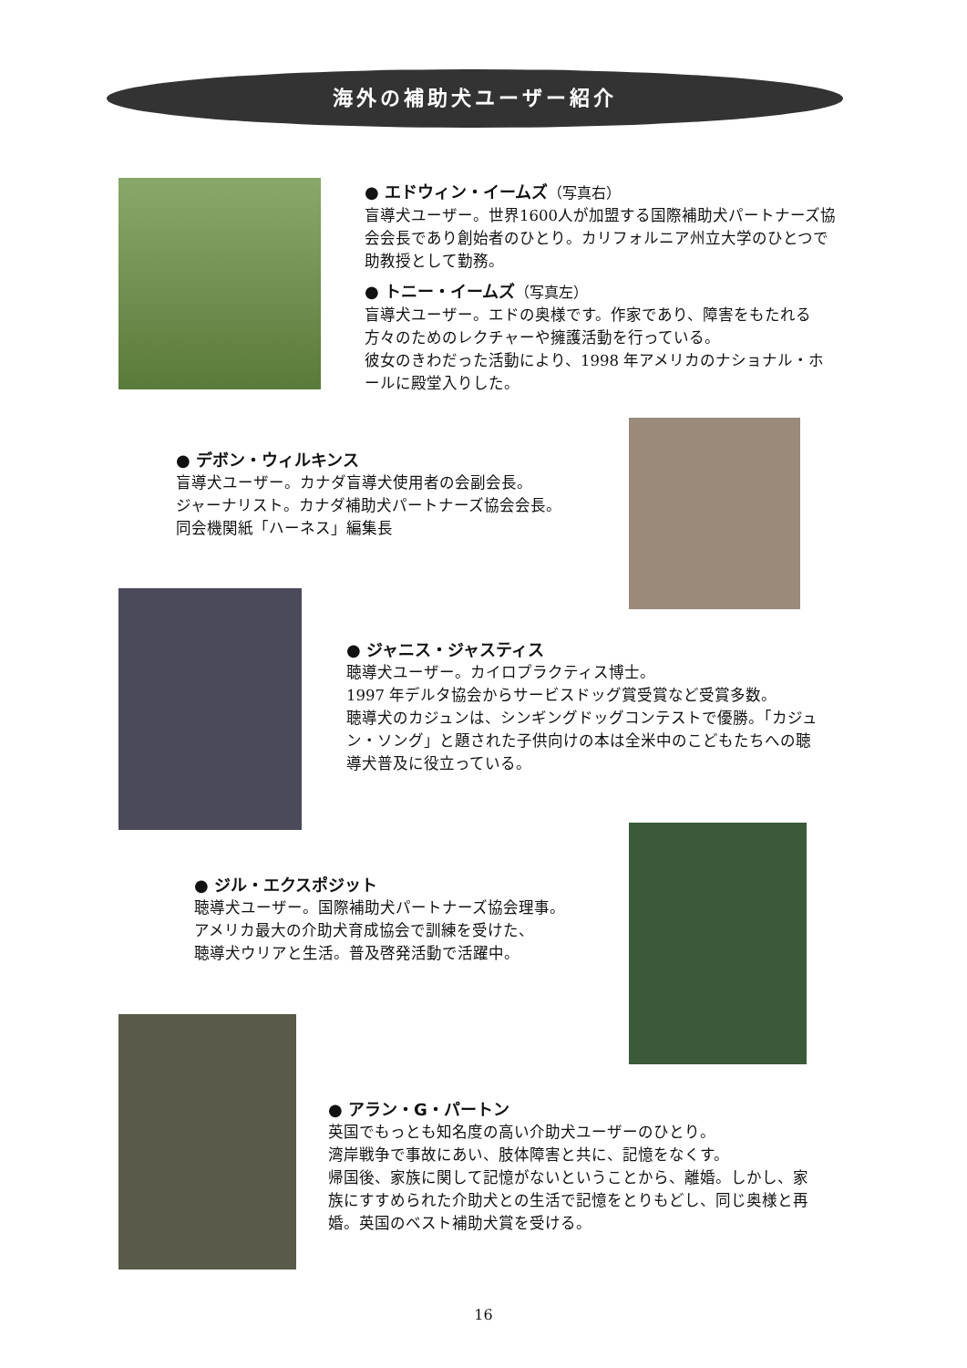海外の補助犬ユーザー紹介
● エドウィン・イームズ（写真右）
盲導犬ユーザー。世界1600人が加盟する国際補助犬パートナーズ協会会長であり創始者のひとり。カリフォルニア州立大学のひとつで助教授として勤務。
● トニー・イームズ（写真左）
盲導犬ユーザー。エドの奥様です。作家であり、障害をもたれる方々のためのレクチャーや擁護活動を行っている。
彼女のきわだった活動により、1998 年アメリカのナショナル・ホールに殿堂入りした。
● デボン・ウィルキンス
盲導犬ユーザー。カナダ盲導犬使用者の会副会長。
ジャーナリスト。カナダ補助犬パートナーズ協会会長。
同会機関紙「ハーネス」編集長
● ジャニス・ジャスティス
聴導犬ユーザー。カイロプラクティス博士。
1997 年デルタ協会からサービスドッグ賞受賞など受賞多数。
聴導犬のカジュンは、シンギングドッグコンテストで優勝。「カジュン・ソング」と題された子供向けの本は全米中のこどもたちへの聴導犬普及に役立っている。
● ジル・エクスポジット
聴導犬ユーザー。国際補助犬パートナーズ協会理事。
アメリカ最大の介助犬育成協会で訓練を受けた、
聴導犬ウリアと生活。普及啓発活動で活躍中。
● アラン・G・パートン
英国でもっとも知名度の高い介助犬ユーザーのひとり。
湾岸戦争で事故にあい、肢体障害と共に、記憶をなくす。
帰国後、家族に関して記憶がないということから、離婚。しかし、家族にすすめられた介助犬との生活で記憶をとりもどし、同じ奥様と再婚。英国のベスト補助犬賞を受ける。
16